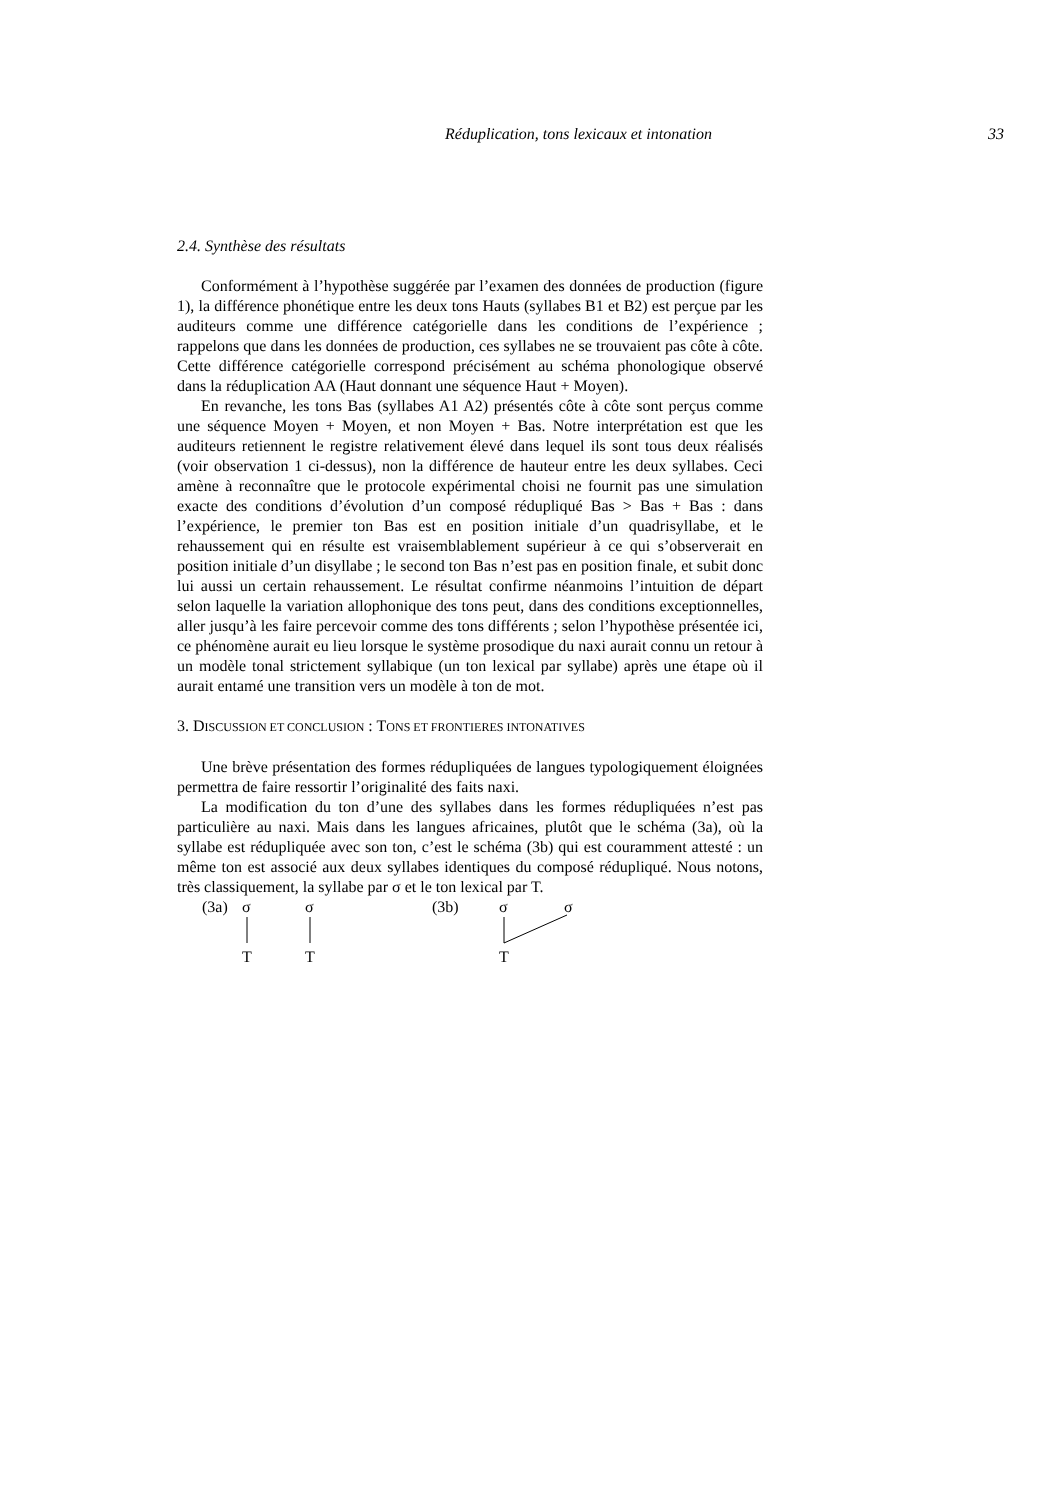Réduplication, tons lexicaux et intonation 33
2.4. Synthèse des résultats
Conformément à l’hypothèse suggérée par l’examen des données de production (figure 1), la différence phonétique entre les deux tons Hauts (syllabes B1 et B2) est perçue par les auditeurs comme une différence catégorielle dans les conditions de l’expérience ; rappelons que dans les données de production, ces syllabes ne se trouvaient pas côte à côte. Cette différence catégorielle correspond précisément au schéma phonologique observé dans la réduplication AA (Haut donnant une séquence Haut + Moyen).
En revanche, les tons Bas (syllabes A1 A2) présentés côte à côte sont perçus comme une séquence Moyen + Moyen, et non Moyen + Bas. Notre interprétation est que les auditeurs retiennent le registre relativement élevé dans lequel ils sont tous deux réalisés (voir observation 1 ci-dessus), non la différence de hauteur entre les deux syllabes. Ceci amène à reconnaître que le protocole expérimental choisi ne fournit pas une simulation exacte des conditions d’évolution d’un composé rédupliqué Bas > Bas + Bas : dans l’expérience, le premier ton Bas est en position initiale d’un quadrisyllabe, et le rehaussement qui en résulte est vraisemblablement supérieur à ce qui s’observerait en position initiale d’un disyllabe ; le second ton Bas n’est pas en position finale, et subit donc lui aussi un certain rehaussement. Le résultat confirme néanmoins l’intuition de départ selon laquelle la variation allophonique des tons peut, dans des conditions exceptionnelles, aller jusqu’à les faire percevoir comme des tons différents ; selon l’hypothèse présentée ici, ce phénomène aurait eu lieu lorsque le système prosodique du naxi aurait connu un retour à un modèle tonal strictement syllabique (un ton lexical par syllabe) après une étape où il aurait entamé une transition vers un modèle à ton de mot.
3. DISCUSSION ET CONCLUSION : TONS ET FRONTIERES INTONATIVES
Une brève présentation des formes rédupliquées de langues typologiquement éloignées permettra de faire ressortir l’originalité des faits naxi.
La modification du ton d’une des syllabes dans les formes rédupliquées n’est pas particulière au naxi. Mais dans les langues africaines, plutôt que le schéma (3a), où la syllabe est rédupliquée avec son ton, c’est le schéma (3b) qui est couramment attesté : un même ton est associé aux deux syllabes identiques du composé rédupliqué. Nous notons, très classiquement, la syllabe par σ et le ton lexical par T.
(3a) σ σ (3b) σ σ
T T T